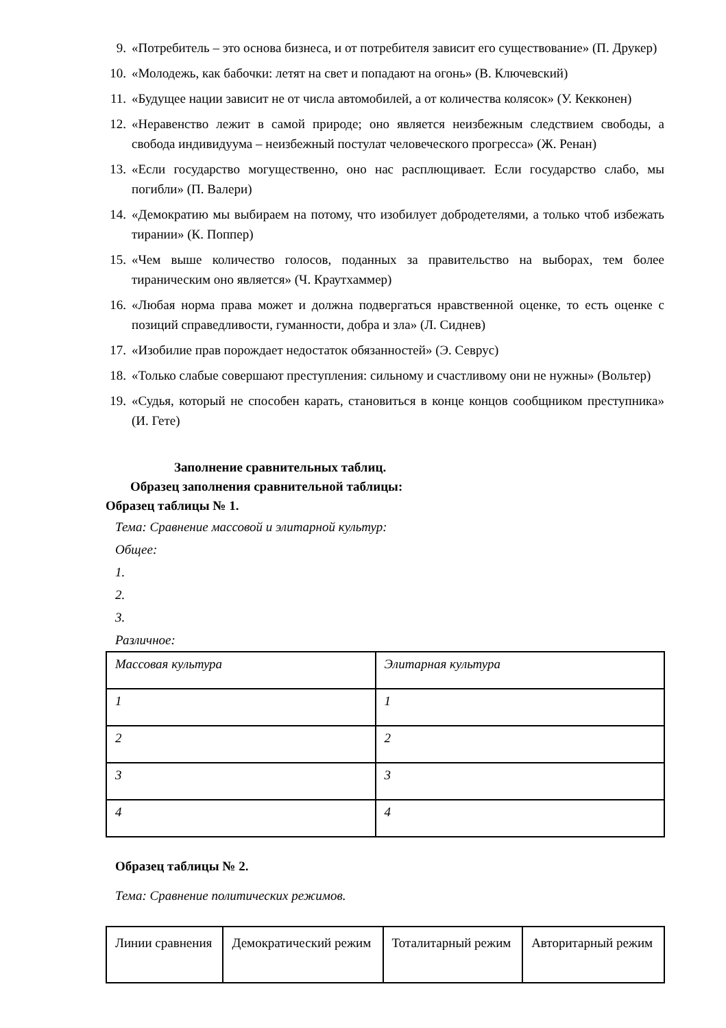9. «Потребитель – это основа бизнеса, и от потребителя зависит его существование» (П. Друкер)
10. «Молодежь, как бабочки: летят на свет и попадают на огонь» (В. Ключевский)
11. «Будущее нации зависит не от числа автомобилей, а от количества колясок» (У. Кекконен)
12. «Неравенство лежит в самой природе; оно является неизбежным следствием свободы, а свобода индивидуума – неизбежный постулат человеческого прогресса» (Ж. Ренан)
13. «Если государство могущественно, оно нас расплющивает. Если государство слабо, мы погибли» (П. Валери)
14. «Демократию мы выбираем на потому, что изобилует добродетелями, а только чтоб избежать тирании» (К. Поппер)
15. «Чем выше количество голосов, поданных за правительство на выборах, тем более тираническим оно является» (Ч. Краутхаммер)
16. «Любая норма права может и должна подвергаться нравственной оценке, то есть оценке с позиций справедливости, гуманности, добра и зла» (Л. Сиднев)
17. «Изобилие прав порождает недостаток обязанностей» (Э. Севрус)
18. «Только слабые совершают преступления: сильному и счастливому они не нужны» (Вольтер)
19. «Судья, который не способен карать, становиться в конце концов сообщником преступника» (И. Гете)
Заполнение сравнительных таблиц.
Образец заполнения сравнительной таблицы:
Образец таблицы № 1.
Тема: Сравнение массовой и элитарной культур:
Общее:
1.
2.
3.
Различное:
| Массовая культура | Элитарная культура |
| 1 | 1 |
| 2 | 2 |
| 3 | 3 |
| 4 | 4 |
Образец таблицы № 2.
Тема: Сравнение политических режимов.
| Линии сравнения | Демократический режим | Тоталитарный режим | Авторитарный режим |